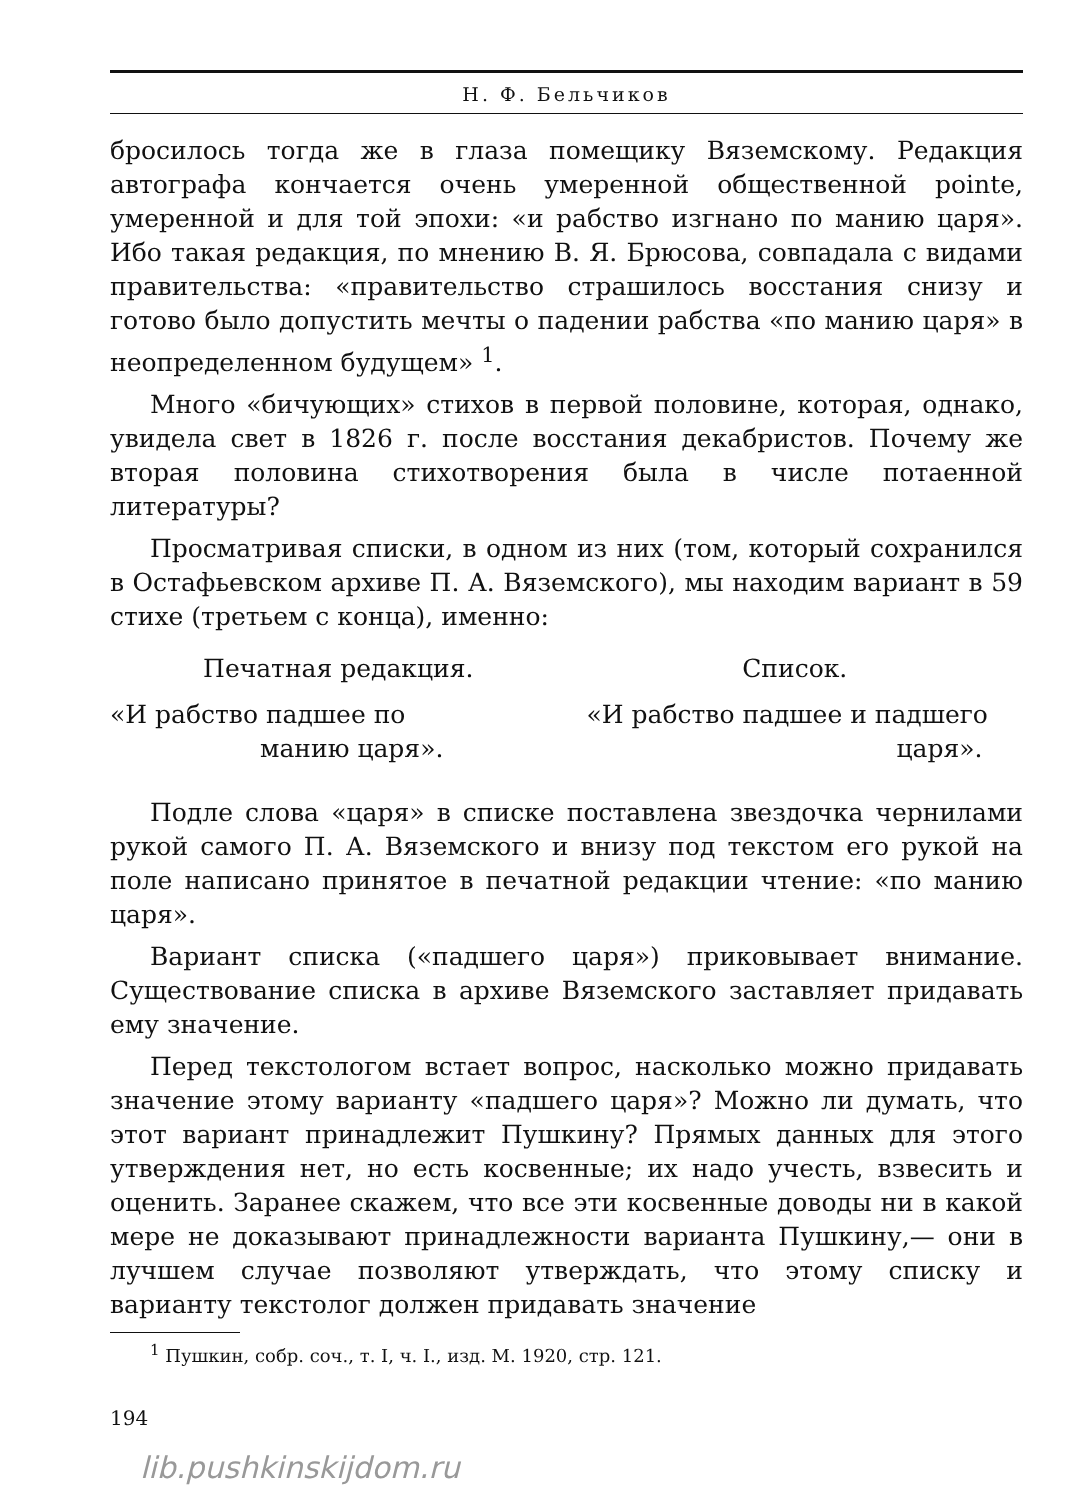Н. Ф. Бельчиков
бросилось тогда же в глаза помещику Вяземскому. Редакция автографа кончается очень умеренной общественной pointe, умеренной и для той эпохи: «и рабство изгнано по манию царя». Ибо такая редакция, по мнению В. Я. Брюсова, совпадала с видами правительства: «правительство страшилось восстания снизу и готово было допустить мечты о падении рабства «по манию царя» в неопределенном будущем» <sup>1</sup>.
Много «бичующих» стихов в первой половине, которая, однако, увидела свет в 1826 г. после восстания декабристов. Почему же вторая половина стихотворения была в числе потаенной литературы?
Просматривая списки, в одном из них (том, который сохранился в Остафьевском архиве П. А. Вяземского), мы находим вариант в 59 стихе (третьем с конца), именно:
Печатная редакция.
«И рабство падшее по
манию царя».
Список.
«И рабство падшее и падшего
царя».
Подле слова «царя» в списке поставлена звездочка чернилами рукой самого П. А. Вяземского и внизу под текстом его рукой на поле написано принятое в печатной редакции чтение: «по манию царя».
Вариант списка («падшего царя») приковывает внимание. Существование списка в архиве Вяземского заставляет придавать ему значение.
Перед текстологом встает вопрос, насколько можно придавать значение этому варианту «падшего царя»? Можно ли думать, что этот вариант принадлежит Пушкину? Прямых данных для этого утверждения нет, но есть косвенные; их надо учесть, взвесить и оценить. Заранее скажем, что все эти косвенные доводы ни в какой мере не доказывают принадлежности варианта Пушкину,— они в лучшем случае позволяют утверждать, что этому списку и варианту текстолог должен придавать значение
<sup>1</sup> Пушкин, собр. соч., т. I, ч. I., изд. М. 1920, стр. 121.
194
lib.pushkinskijdom.ru